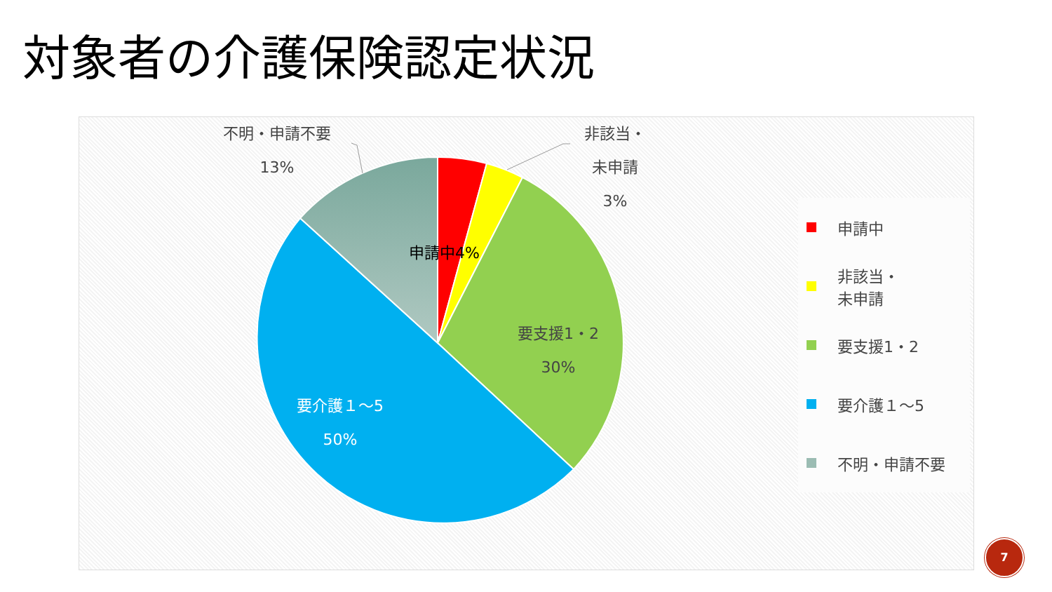対象者の介護保険認定状況
不明・申請不要
13%
申請中4%
非該当・
未申請
3%
要支援1・2
30%
要介護１～5
50%
申請中
非該当・
未申請
要支援1・2
要介護１～5
不明・申請不要
7